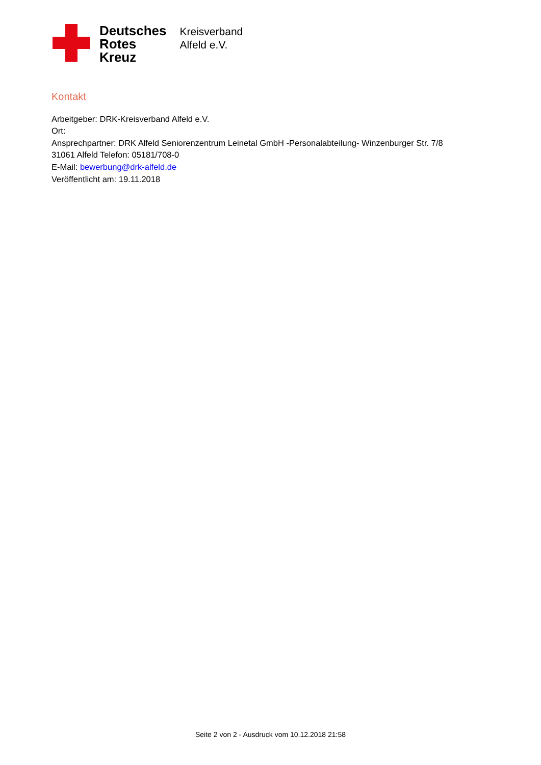Deutsches
Rotes
Kreuz
Kreisverband
Alfeld e.V.
Kontakt
Arbeitgeber: DRK-Kreisverband Alfeld e.V.
Ort:
Ansprechpartner: DRK Alfeld Seniorenzentrum Leinetal GmbH -Personalabteilung- Winzenburger Str. 7/8
31061 Alfeld Telefon: 05181/708-0
E-Mail: bewerbung@drk-alfeld.de
Veröffentlicht am: 19.11.2018
Seite 2 von 2 - Ausdruck vom 10.12.2018 21:58